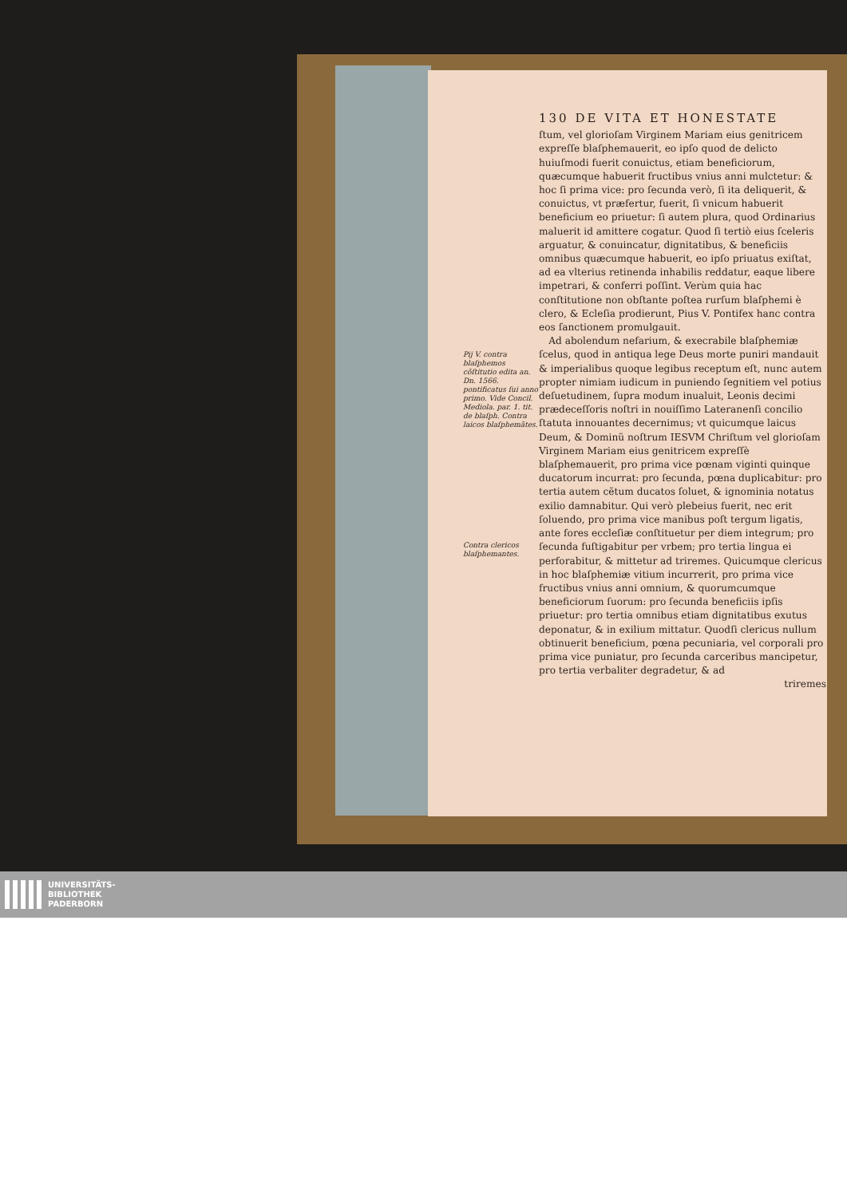Pij V. contra blaſphemos cõſtitutio edita an. Dn. 1566. pontificatus ſui anno primo. Vide Concil. Mediola. par. 1. tit. de blaſph. Contra laicos blaſphemãtes.
Contra clericos blaſphemantes.
130 DE VITA ET HONESTATE
ſtum, vel glorioſam Virginem Mariam eius genitricem expreſſe blaſphemauerit, eo ipſo quod de delicto huiuſmodi fuerit conuictus, etiam beneficiorum, quæcumque habuerit fructibus vnius anni mulctetur: & hoc ſi prima vice: pro ſecunda verò, ſi ita deliquerit, & conuictus, vt præfertur, fuerit, ſi vnicum habuerit beneficium eo priuetur: ſi autem plura, quod Ordinarius maluerit id amittere cogatur. Quod ſi tertiò eius ſceleris arguatur, & conuincatur, dignitatibus, & beneficiis omnibus quæcumque habuerit, eo ipſo priuatus exiſtat, ad ea vlterius retinenda inhabilis reddatur, eaque libere impetrari, & conferri poſſint. Verùm quia hac conſtitutione non obſtante poſtea rurſum blaſphemi è clero, & Ecleſia prodierunt, Pius V. Pontifex hanc contra eos ſanctionem promulgauit.
Ad abolendum nefarium, & execrabile blaſphemiæ ſcelus, quod in antiqua lege Deus morte puniri mandauit & imperialibus quoque legibus receptum eſt, nunc autem propter nimiam iudicum in puniendo ſegnitiem vel potius deſuetudinem, ſupra modum inualuit, Leonis decimi prædeceſſoris noſtri in nouiſſimo Lateranenſi concilio ſtatuta innouantes decernimus; vt quicumque laicus Deum, & Dominũ noſtrum IESVM Chriſtum vel glorioſam Virginem Mariam eius genitricem expreſſè blaſphemauerit, pro prima vice pœnam viginti quinque ducatorum incurrat: pro ſecunda, pœna duplicabitur: pro tertia autem cẽtum ducatos ſoluet, & ignominia notatus exilio damnabitur. Qui verò plebeius fuerit, nec erit ſoluendo, pro prima vice manibus poſt tergum ligatis, ante fores eccleſiæ conſtituetur per diem integrum; pro ſecunda fuſtigabitur per vrbem; pro tertia lingua ei perforabitur, & mittetur ad triremes. Quicumque clericus in hoc blaſphemiæ vitium incurrerit, pro prima vice fructibus vnius anni omnium, & quorumcumque beneficiorum ſuorum: pro ſecunda beneficiis ipſis priuetur: pro tertia omnibus etiam dignitatibus exutus deponatur, & in exilium mittatur. Quodſi clericus nullum obtinuerit beneficium, pœna pecuniaria, vel corporali pro prima vice puniatur, pro ſecunda carceribus mancipetur, pro tertia verbaliter degradetur, & ad
triremes
UNIVERSITÄTS-
BIBLIOTHEK
PADERBORN